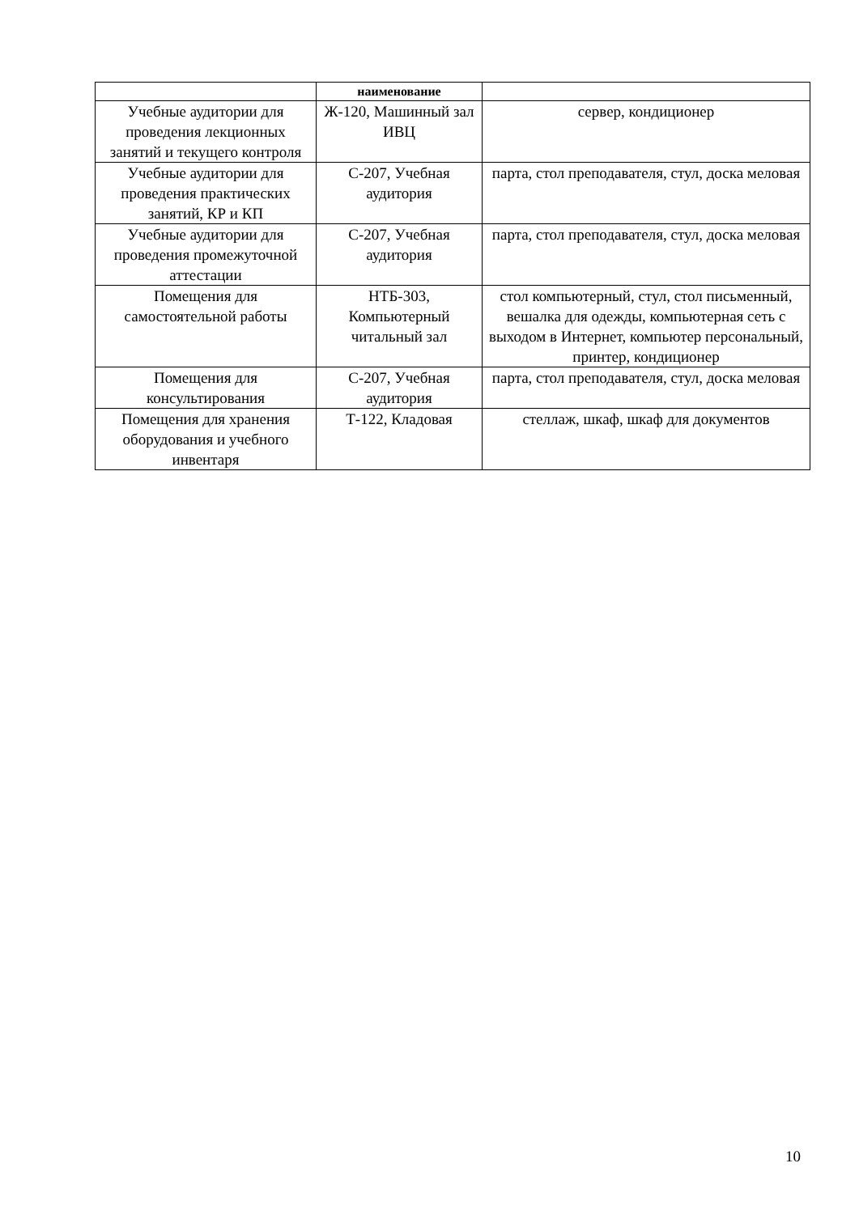| | наименование | |
| --- | --- | --- |
| Учебные аудитории для проведения лекционных занятий и текущего контроля | Ж-120, Машинный зал ИВЦ | сервер, кондиционер |
| Учебные аудитории для проведения практических занятий, КР и КП | С-207, Учебная аудитория | парта, стол преподавателя, стул, доска меловая |
| Учебные аудитории для проведения промежуточной аттестации | С-207, Учебная аудитория | парта, стол преподавателя, стул, доска меловая |
| Помещения для самостоятельной работы | НТБ-303, Компьютерный читальный зал | стол компьютерный, стул, стол письменный, вешалка для одежды, компьютерная сеть с выходом в Интернет, компьютер персональный, принтер, кондиционер |
| Помещения для консультирования | С-207, Учебная аудитория | парта, стол преподавателя, стул, доска меловая |
| Помещения для хранения оборудования и учебного инвентаря | Т-122, Кладовая | стеллаж, шкаф, шкаф для документов |
10